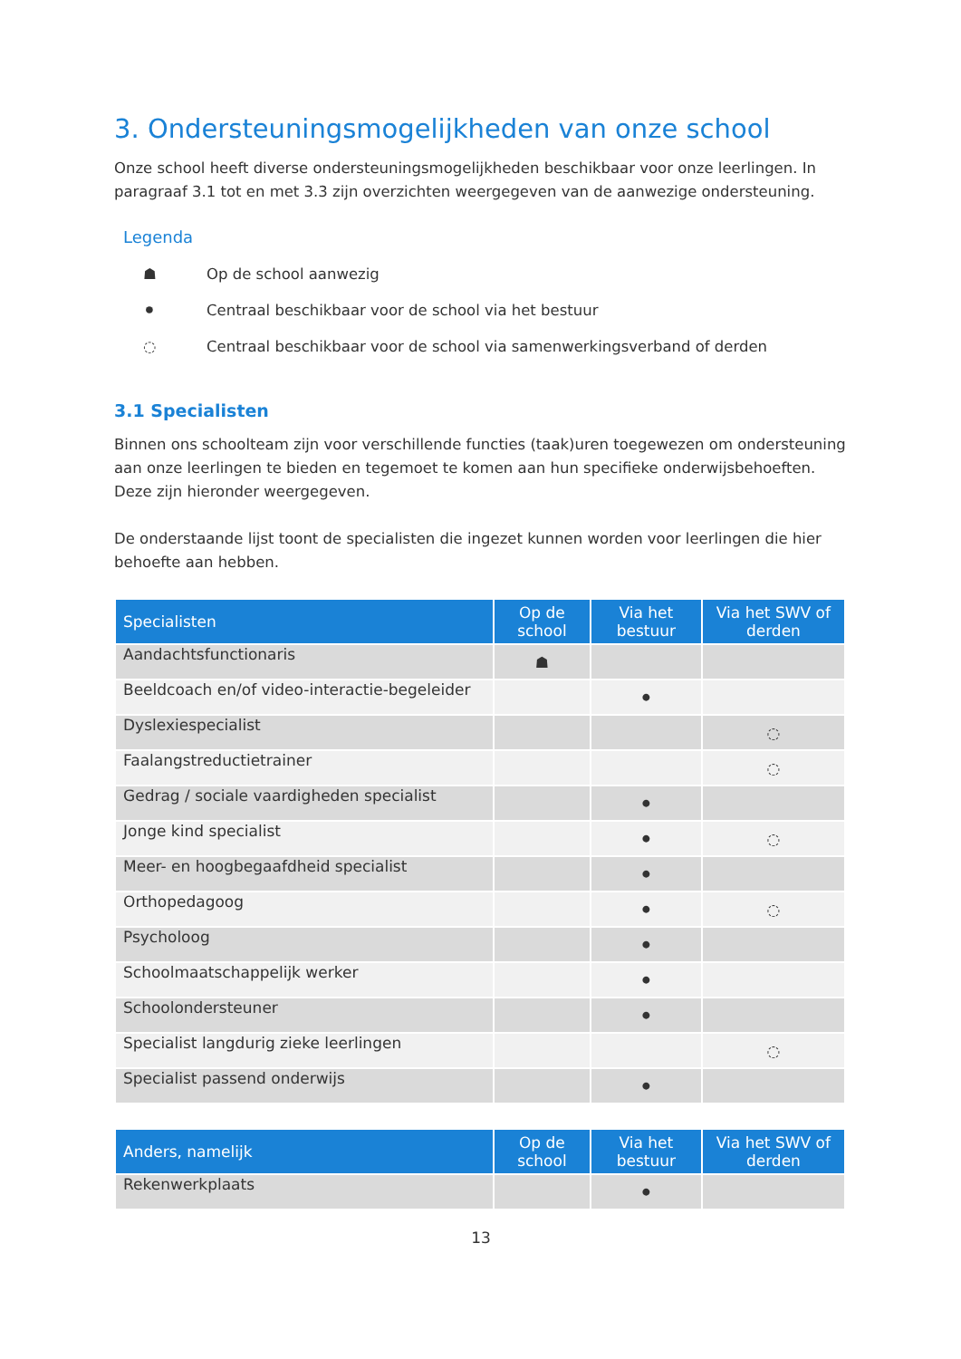3. Ondersteuningsmogelijkheden van onze school
Onze school heeft diverse ondersteuningsmogelijkheden beschikbaar voor onze leerlingen. In paragraaf 3.1 tot en met 3.3 zijn overzichten weergegeven van de aanwezige ondersteuning.
Legenda
☗ Op de school aanwezig
⚫ Centraal beschikbaar voor de school via het bestuur
◌ Centraal beschikbaar voor de school via samenwerkingsverband of derden
3.1 Specialisten
Binnen ons schoolteam zijn voor verschillende functies (taak)uren toegewezen om ondersteuning aan onze leerlingen te bieden en tegemoet te komen aan hun specifieke onderwijsbehoeften. Deze zijn hieronder weergegeven.
De onderstaande lijst toont de specialisten die ingezet kunnen worden voor leerlingen die hier behoefte aan hebben.
| Specialisten | Op de school | Via het bestuur | Via het SWV of derden |
| --- | --- | --- | --- |
| Aandachtsfunctionaris | ☗ | | |
| Beeldcoach en/of video-interactie-begeleider | | ⚫ | |
| Dyslexiespecialist | | | ◌ |
| Faalangstreductietrainer | | | ◌ |
| Gedrag / sociale vaardigheden specialist | | ⚫ | |
| Jonge kind specialist | | ⚫ | ◌ |
| Meer- en hoogbegaafdheid specialist | | ⚫ | |
| Orthopedagoog | | ⚫ | ◌ |
| Psycholoog | | ⚫ | |
| Schoolmaatschappelijk werker | | ⚫ | |
| Schoolondersteuner | | ⚫ | |
| Specialist langdurig zieke leerlingen | | | ◌ |
| Specialist passend onderwijs | | ⚫ | |
| Anders, namelijk | Op de school | Via het bestuur | Via het SWV of derden |
| --- | --- | --- | --- |
| Rekenwerkplaats | | ⚫ | |
13